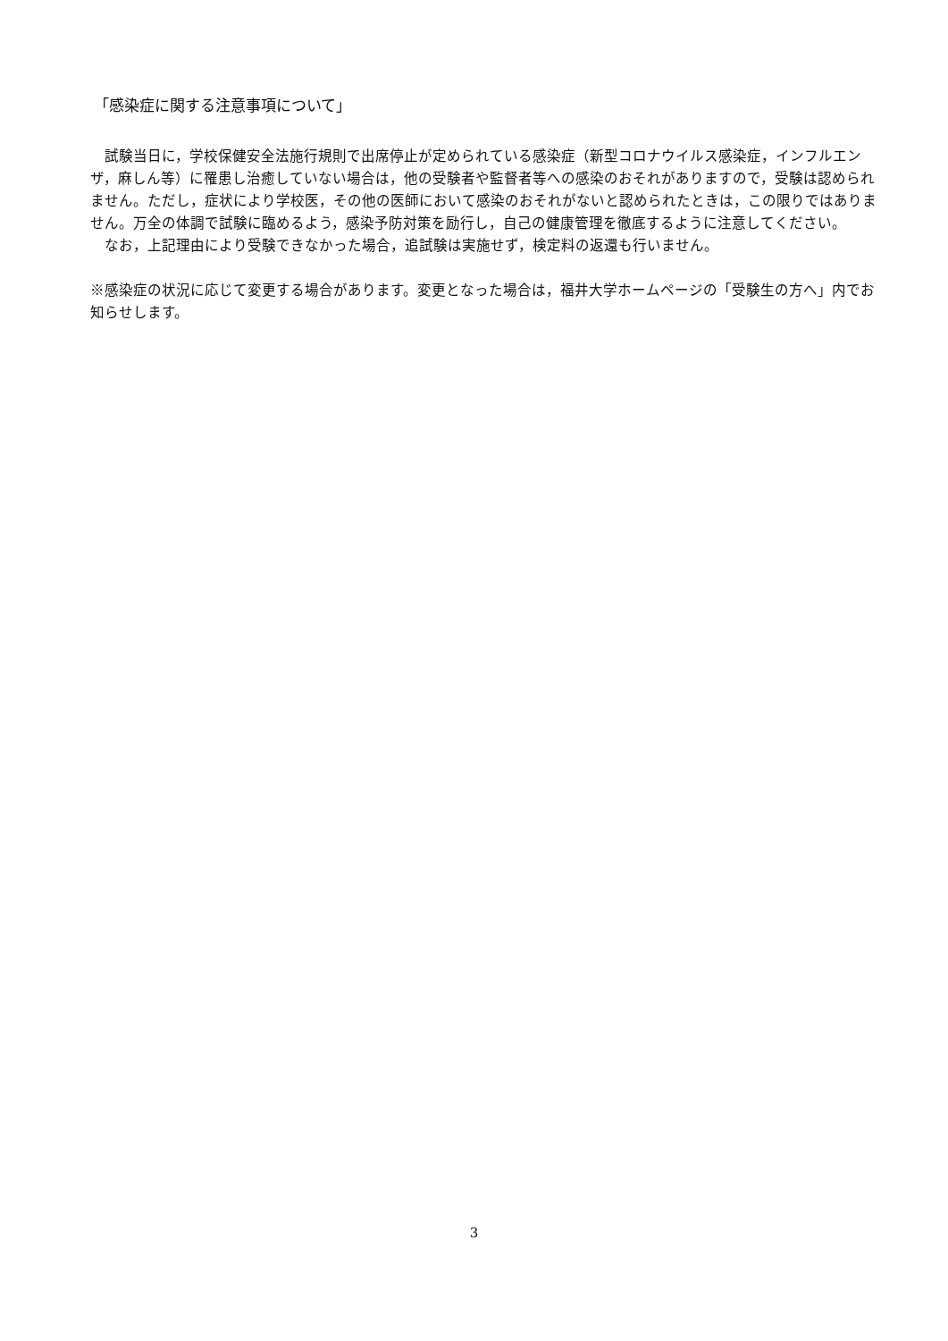「感染症に関する注意事項について」
　試験当日に，学校保健安全法施行規則で出席停止が定められている感染症（新型コロナウイルス感染症，インフルエンザ，麻しん等）に罹患し治癒していない場合は，他の受験者や監督者等への感染のおそれがありますので，受験は認められません。ただし，症状により学校医，その他の医師において感染のおそれがないと認められたときは，この限りではありません。万全の体調で試験に臨めるよう，感染予防対策を励行し，自己の健康管理を徹底するように注意してください。
　なお，上記理由により受験できなかった場合，追試験は実施せず，検定料の返還も行いません。
※感染症の状況に応じて変更する場合があります。変更となった場合は，福井大学ホームページの「受験生の方へ」内でお知らせします。
3